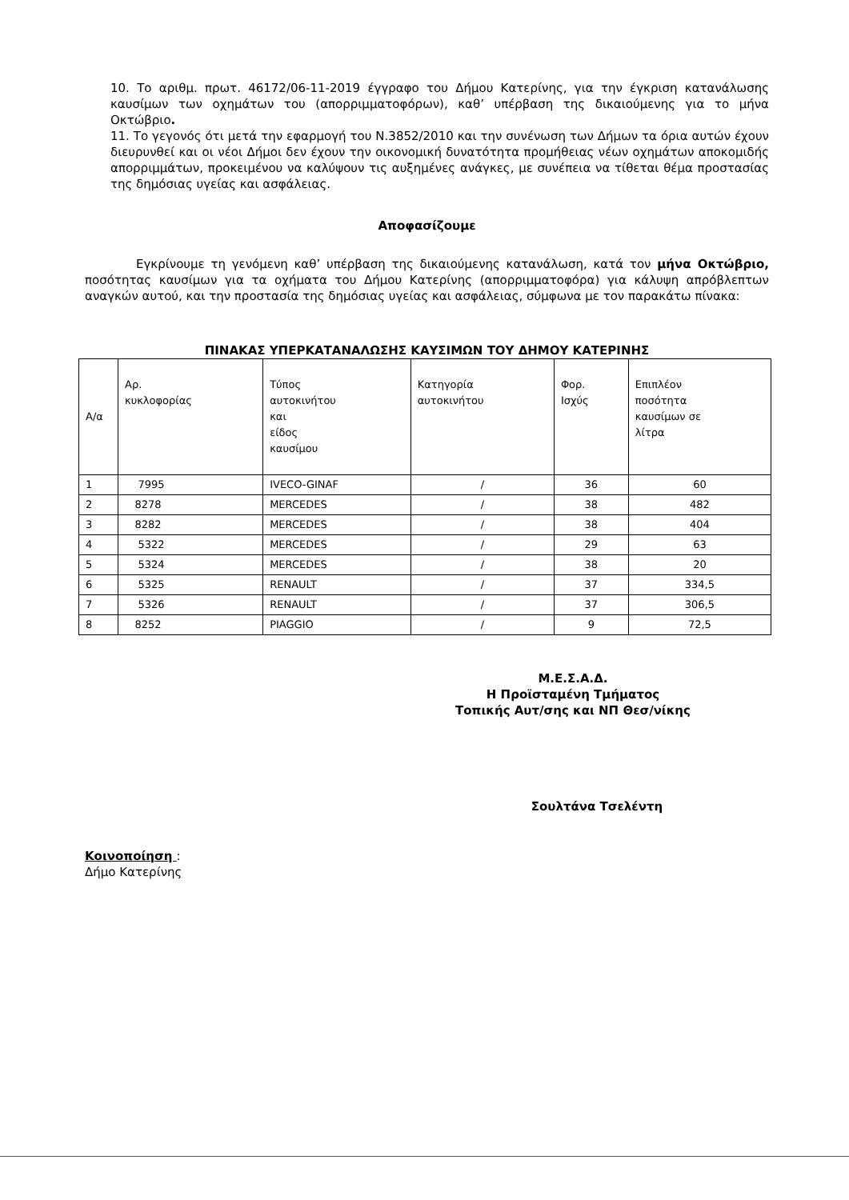10. Το αριθμ. πρωτ. 46172/06-11-2019 έγγραφο του Δήμου Κατερίνης, για την έγκριση κατανάλωσης καυσίμων των οχημάτων του (απορριμματοφόρων), καθ’ υπέρβαση της δικαιούμενης για το μήνα Οκτώβριο.
11. Το γεγονός ότι μετά την εφαρμογή του Ν.3852/2010 και την συνένωση των Δήμων τα όρια αυτών έχουν διευρυνθεί και οι νέοι Δήμοι δεν έχουν την οικονομική δυνατότητα προμήθειας νέων οχημάτων αποκομιδής απορριμμάτων, προκειμένου να καλύψουν τις αυξημένες ανάγκες, με συνέπεια να τίθεται θέμα προστασίας της δημόσιας υγείας και ασφάλειας.
Αποφασίζουμε
Εγκρίνουμε τη γενόμενη καθ’ υπέρβαση της δικαιούμενης κατανάλωση, κατά τον μήνα Οκτώβριο, ποσότητας καυσίμων για τα οχήματα του Δήμου Κατερίνης (απορριμματοφόρα) για κάλυψη απρόβλεπτων αναγκών αυτού, και την προστασία της δημόσιας υγείας και ασφάλειας, σύμφωνα με τον παρακάτω πίνακα:
ΠΙΝΑΚΑΣ ΥΠΕΡΚΑΤΑΝΑΛΩΣΗΣ ΚΑΥΣΙΜΩΝ ΤΟΥ ΔΗΜΟΥ ΚΑΤΕΡΙΝΗΣ
| Α/α | Αρ. κυκλοφορίας | Τύπος αυτοκινήτου και είδος καυσίμου | Κατηγορία αυτοκινήτου | Φορ. Ισχύς | Επιπλέον ποσότητα καυσίμων σε λίτρα |
| 1 | 7995 | IVECO-GINAF | / | 36 | 60 |
| 2 | 8278 | MERCEDES | / | 38 | 482 |
| 3 | 8282 | MERCEDES | / | 38 | 404 |
| 4 | 5322 | MERCEDES | / | 29 | 63 |
| 5 | 5324 | MERCEDES | / | 38 | 20 |
| 6 | 5325 | RENAULT | / | 37 | 334,5 |
| 7 | 5326 | RENAULT | / | 37 | 306,5 |
| 8 | 8252 | PIAGGIO | / | 9 | 72,5 |
Μ.Ε.Σ.Α.Δ.
Η Προϊσταμένη Τμήματος
Τοπικής Αυτ/σης και ΝΠ Θεσ/νίκης
Σουλτάνα Τσελέντη
Κοινοποίηση :
Δήμο Κατερίνης